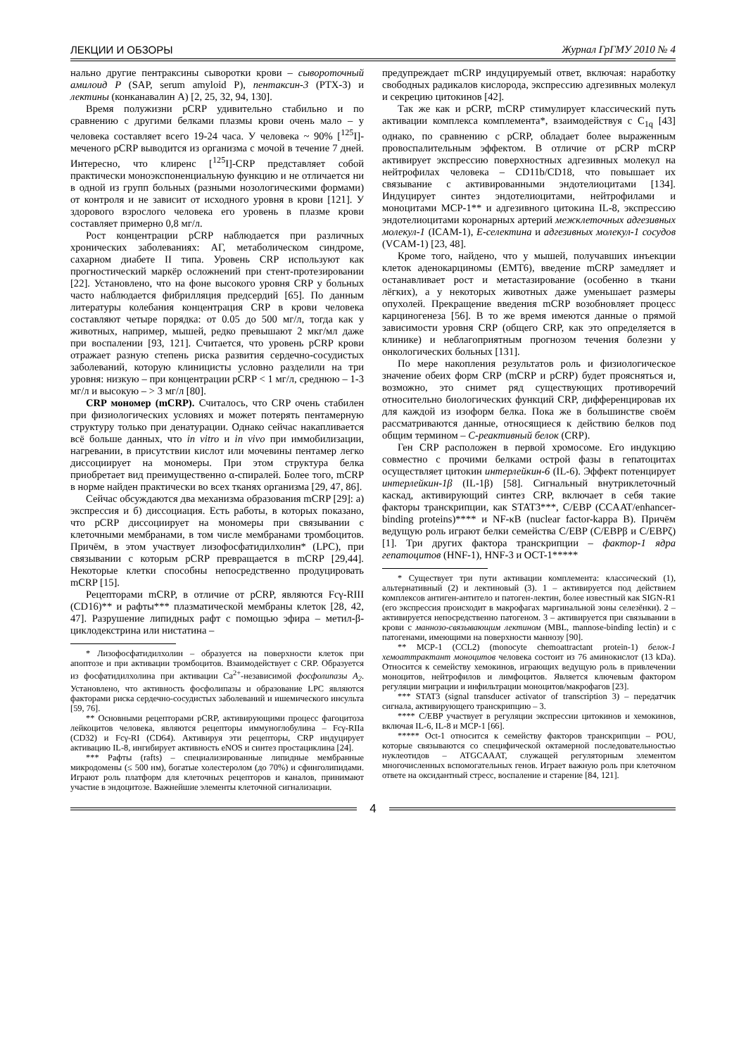ЛЕКЦИИ И ОБЗОРЫ Журнал ГрГМУ 2010 № 4
нально другие пентраксины сыворотки крови – сывороточный амилоид P (SAP, serum amyloid P), пентаксин-3 (PTX-3) и лектины (конканавалин А) [2, 25, 32, 94, 130].
Время полужизни pCRP удивительно стабильно и по сравнению с другими белками плазмы крови очень мало – у человека составляет всего 19-24 часа. У человека ~ 90% [<sup>125</sup>I]-меченого pCRP выводится из организма с мочой в течение 7 дней. Интересно, что клиренс [<sup>125</sup>I]-CRP представляет собой практически моноэкспоненциальную функцию и не отличается ни в одной из групп больных (разными нозологическими формами) от контроля и не зависит от исходного уровня в крови [121]. У здорового взрослого человека его уровень в плазме крови составляет примерно 0,8 мг/л.
Рост концентрации pCRP наблюдается при различных хронических заболеваниях: АГ, метаболическом синдроме, сахарном диабете II типа. Уровень CRP используют как прогностический маркёр осложнений при стент-протезировании [22]. Установлено, что на фоне высокого уровня CRP у больных часто наблюдается фибрилляция предсердий [65]. По данным литературы колебания концентрация CRP в крови человека составляют четыре порядка: от 0.05 до 500 мг/л, тогда как у животных, например, мышей, редко превышают 2 мкг/мл даже при воспалении [93, 121]. Считается, что уровень pCRP крови отражает разную степень риска развития сердечно-сосудистых заболеваний, которую клиницисты условно разделили на три уровня: низкую – при концентрации pCRP < 1 мг/л, среднюю – 1-3 мг/л и высокую – > 3 мг/л [80].
CRP мономер (mCRP). Считалось, что CRP очень стабилен при физиологических условиях и может потерять пентамерную структуру только при денатурации. Однако сейчас накапливается всё больше данных, что in vitro и in vivo при иммобилизации, нагревании, в присутствии кислот или мочевины пентамер легко диссоциирует на мономеры. При этом структура белка приобретает вид преимущественно α-спиралей. Более того, mCRP в норме найден практически во всех тканях организма [29, 47, 86].
Сейчас обсуждаются два механизма образования mCRP [29]: а) экспрессия и б) диссоциация. Есть работы, в которых показано, что pCRP диссоциирует на мономеры при связывании с клеточными мембранами, в том числе мембранами тромбоцитов. Причём, в этом участвует лизофосфатидилхолин* (LPC), при связывании с которым pCRP превращается в mCRP [29,44]. Некоторые клетки способны непосредственно продуцировать mCRP [15].
Рецепторами mCRP, в отличие от pCRP, являются Fcγ-RIII (CD16)** и рафты*** плазматической мембраны клеток [28, 42, 47]. Разрушение липидных рафт с помощью эфира – метил-β-циклодекстрина или нистатина –
* Лизофосфатидилхолин – образуется на поверхности клеток при апоптозе и при активации тромбоцитов. Взаимодействует с CRP. Образуется из фосфатидилхолина при активации Ca<sup>2+</sup>-независимой фосфолипазы A<sub>2</sub>. Установлено, что активность фосфолипазы и образование LPC являются факторами риска сердечно-сосудистых заболеваний и ишемического инсульта [59, 76].
** Основными рецепторами pCRP, активирующими процесс фагоцитоза лейкоцитов человека, являются рецепторы иммуноглобулина – Fcγ-RIIa (CD32) и Fcγ-RI (CD64). Активируя эти рецепторы, CRP индуцирует активацию IL-8, ингибирует активность eNOS и синтез простациклина [24].
*** Рафты (rafts) – специализированные липидные мембранные микродомены (≤ 500 нм), богатые холестеролом (до 70%) и сфинголипидами. Играют роль платформ для клеточных рецепторов и каналов, принимают участие в эндоцитозе. Важнейшие элементы клеточной сигнализации.
предупреждает mCRP индуцируемый ответ, включая: наработку свободных радикалов кислорода, экспрессию адгезивных молекул и секрецию цитокинов [42].
Так же как и pCRP, mCRP стимулирует классический путь активации комплекса комплемента*, взаимодействуя с C<sub>1q</sub> [43] однако, по сравнению с pCRP, обладает более выраженным провоспалительным эффектом. В отличие от pCRP mCRP активирует экспрессию поверхностных адгезивных молекул на нейтрофилах человека – CD11b/CD18, что повышает их связывание с активированными эндотелиоцитами [134]. Индуцирует синтез эндотелиоцитами, нейтрофилами и моноцитами MCP-1** и адгезивного цитокина IL-8, экспрессию эндотелиоцитами коронарных артерий межклеточных адгезивных молекул-1 (ICAM-1), E-селектина и адгезивных молекул-1 сосудов (VCAM-1) [23, 48].
Кроме того, найдено, что у мышей, получавших инъекции клеток аденокарциномы (EMT6), введение mCRP замедляет и останавливает рост и метастазирование (особенно в ткани лёгких), а у некоторых животных даже уменьшает размеры опухолей. Прекращение введения mCRP возобновляет процесс карциногенеза [56]. В то же время имеются данные о прямой зависимости уровня CRP (общего CRP, как это определяется в клинике) и неблагоприятным прогнозом течения болезни у онкологических больных [131].
По мере накопления результатов роль и физиологическое значение обеих форм CRP (mCRP и pCRP) будет проясняться и, возможно, это снимет ряд существующих противоречий относительно биологических функций CRP, дифференцировав их для каждой из изоформ белка. Пока же в большинстве своём рассматриваются данные, относящиеся к действию белков под общим термином – C-реактивный белок (CRP).
Ген CRP расположен в первой хромосоме. Его индукцию совместно с прочими белками острой фазы в гепатоцитах осуществляет цитокин интерлейкин-6 (IL-6). Эффект потенцирует интерлейкин-1β (IL-1β) [58]. Сигнальный внутриклеточный каскад, активирующий синтез CRP, включает в себя такие факторы транскрипции, как STAT3***, C/EBP (CCAAT/enhancer-binding proteins)**** и NF-κB (nuclear factor-kappa B). Причём ведущую роль играют белки семейства C/EBP (C/EBPβ и C/EBPζ) [1]. Три других фактора транскрипции – фактор-1 ядра гепатоцитов (HNF-1), HNF-3 и OCT-1*****
* Существует три пути активации комплемента: классический (1), альтернативный (2) и лектиновый (3). 1 – активируется под действием комплексов антиген-антитело и патоген-лектин, более известный как SIGN-R1 (его экспрессия происходит в макрофагах маргинальной зоны селезёнки). 2 – активируется непосредственно патогеном. 3 – активируется при связывании в крови с маннозо-связывающим лектином (MBL, mannose-binding lectin) и с патогенами, имеющими на поверхности маннозу [90].
** MCP-1 (CCL2) (monocyte chemoattractant protein-1) белок-1 хемоаттрактант моноцитов человека состоит из 76 аминокислот (13 kDa). Относится к семейству хемокинов, играющих ведущую роль в привлечении моноцитов, нейтрофилов и лимфоцитов. Является ключевым фактором регуляции миграции и инфильтрации моноцитов/макрофагов [23].
*** STAT3 (signal transducer activator of transcription 3) – передатчик сигнала, активирующего транскрипцию – 3.
**** C/EBP участвует в регуляции экспрессии цитокинов и хемокинов, включая IL-6, IL-8 и MCP-1 [66].
***** Oct-1 относится к семейству факторов транскрипции – POU, которые связываются со специфической октамерной последовательностью нуклеотидов – ATGCAAAT, служащей регуляторным элементом многочисленных вспомогательных генов. Играет важную роль при клеточном ответе на оксидантный стресс, воспаление и старение [84, 121].
4